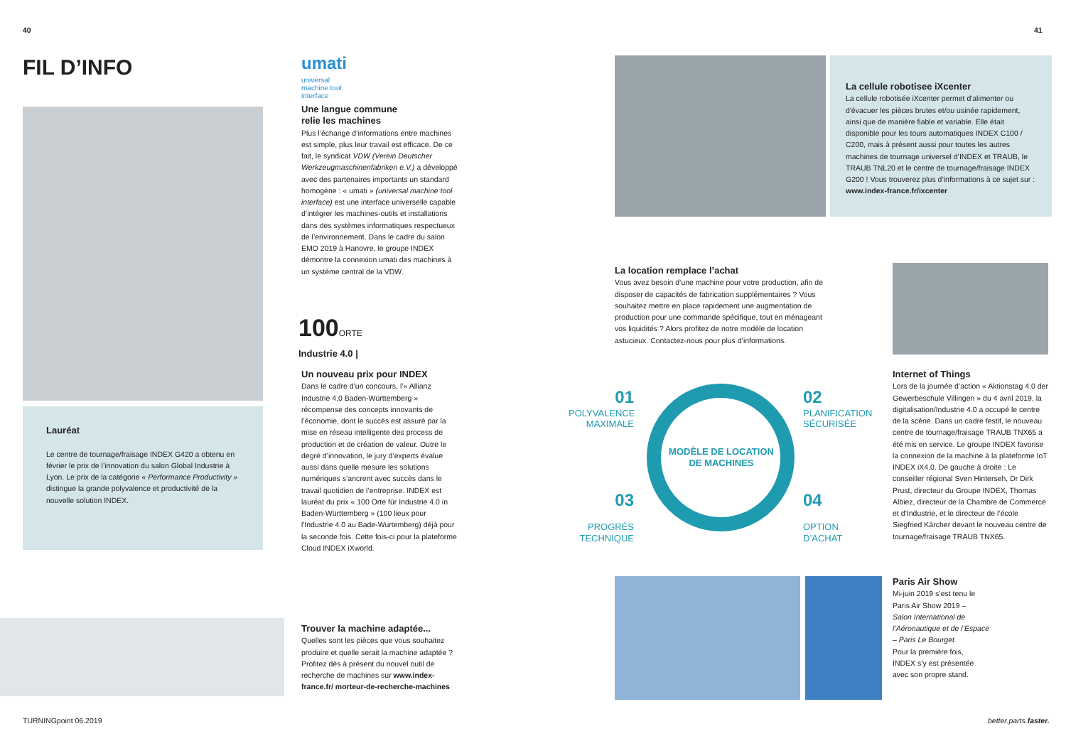40 41
FIL D’INFO
Lauréat
Le centre de tournage/fraisage INDEX G420 a obtenu en février le prix de l’innovation du salon Global Industrie à Lyon. Le prix de la catégorie « Performance Productivity » distingue la grande polyvalence et productivité de la nouvelle solution INDEX.
umati
universal
machine tool
interface
Une langue commune
relie les machines
Plus l’échange d’informations entre machines est simple, plus leur travail est efficace. De ce fait, le syndicat VDW (Verein Deutscher Werkzeugmaschinenfabriken e.V.) a développé avec des partenaires importants un standard homogène : « umati » (universal machine tool interface) est une interface universelle capable d’intégrer les machines-outils et installations dans des systèmes informatiques respectueux de l’environnement. Dans le cadre du salon EMO 2019 à Hanovre, le groupe INDEX démontre la connexion umati des machines à un système central de la VDW.
100ORTE
Industrie 4.0 |
Un nouveau prix pour INDEX
Dans le cadre d’un concours, l’« Allianz Industrie 4.0 Baden-Württemberg » récompense des concepts innovants de l’économie, dont le succès est assuré par la mise en réseau intelligente des process de production et de création de valeur. Outre le degré d’innovation, le jury d’experts évalue aussi dans quelle mesure les solutions numériques s’ancrent avec succès dans le travail quotidien de l’entreprise. INDEX est lauréat du prix « 100 Orte für Industrie 4.0 in Baden-Württemberg » (100 lieux pour l'Industrie 4.0 au Bade-Wurtemberg) déjà pour la seconde fois. Cette fois-ci pour la plateforme Cloud INDEX iXworld.
Trouver la machine adaptée...
Quelles sont les pièces que vous souhaitez produire et quelle serait la machine adaptée ? Profitez dès à présent du nouvel outil de recherche de machines sur www.index-france.fr/ morteur-de-recherche-machines
TURNINGpoint 06.2019
La cellule robotisee iXcenter
La cellule robotisée iXcenter permet d'alimenter ou d'évacuer les pièces brutes et/ou usinée rapidement, ainsi que de manière fiable et variable. Elle était disponible pour les tours automatiques INDEX C100 / C200, mais à présent aussi pour toutes les autres machines de tournage universel d’INDEX et TRAUB, le TRAUB TNL20 et le centre de tournage/fraisage INDEX G200 ! Vous trouverez plus d’informations à ce sujet sur : www.index-france.fr/ixcenter
La location remplace l’achat
Vous avez besoin d’une machine pour votre production, afin de disposer de capacités de fabrication supplémentaires ? Vous souhaitez mettre en place rapidement une augmentation de production pour une commande spécifique, tout en ménageant vos liquidités ? Alors profitez de notre modèle de location astucieux. Contactez-nous pour plus d’informations.
MODÈLE DE LOCATION DE MACHINES
01
POLYVALENCE MAXIMALE
02
PLANIFICATION
SÉCURISÉE
03
PROGRÈS TECHNIQUE
04
OPTION
D’ACHAT
Internet of Things
Lors de la journée d’action « Aktionstag 4.0 der Gewerbeschule Villingen » du 4 avril 2019, la digitalisation/Industrie 4.0 a occupé le centre de la scène. Dans un cadre festif, le nouveau centre de tournage/fraisage TRAUB TNX65 a été mis en service. Le groupe INDEX favorise la connexion de la machine à la plateforme IoT INDEX iX4.0. De gauche à droite : Le conseiller régional Sven Hinterseh, Dr Dirk Prust, directeur du Groupe INDEX, Thomas Albiez, directeur de la Chambre de Commerce et d’Industrie, et le directeur de l’école Siegfried Kärcher devant le nouveau centre de tournage/fraisage TRAUB TNX65.
Paris Air Show
Mi-juin 2019 s’est tenu le
Paris Air Show 2019 –
Salon International de
l’Aéronautique et de l’Espace
– Paris Le Bourget.
Pour la première fois,
INDEX s’y est présentée
avec son propre stand.
better.parts.faster.